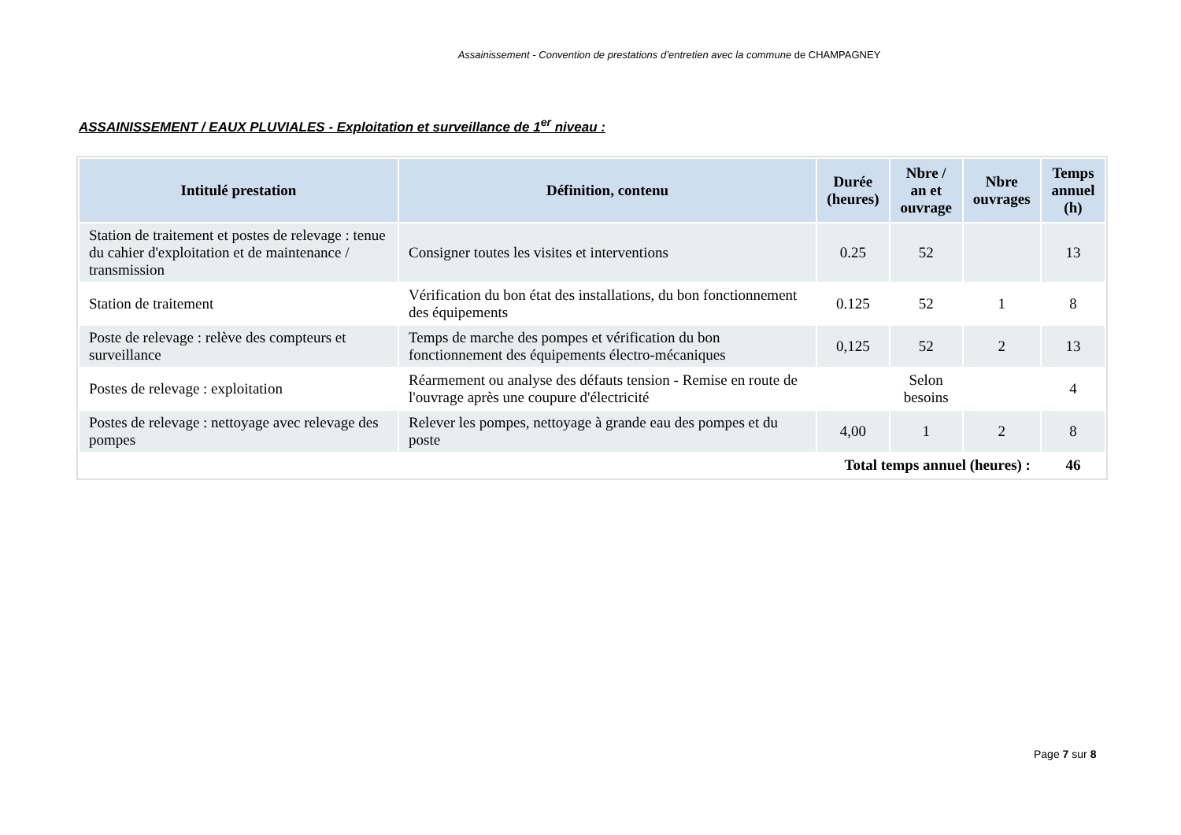Assainissement - Convention de prestations d’entretien avec la commune de CHAMPAGNEY
ASSAINISSEMENT / EAUX PLUVIALES - Exploitation et surveillance de 1<sup>er</sup> niveau :
| Intitulé prestation | Définition, contenu | Durée (heures) | Nbre / an et ouvrage | Nbre ouvrages | Temps annuel (h) |
| --- | --- | --- | --- | --- | --- |
| Station de traitement et postes de relevage : tenue du cahier d'exploitation et de maintenance / transmission | Consigner toutes les visites et interventions | 0.25 | 52 | | 13 |
| Station de traitement | Vérification du bon état des installations, du bon fonctionnement des équipements | 0.125 | 52 | 1 | 8 |
| Poste de relevage : relève des compteurs et surveillance | Temps de marche des pompes et vérification du bon fonctionnement des équipements électro-mécaniques | 0,125 | 52 | 2 | 13 |
| Postes de relevage : exploitation | Réarmement ou analyse des défauts tension - Remise en route de l'ouvrage après une coupure d'électricité | | Selon besoins | | 4 |
| Postes de relevage : nettoyage avec relevage des pompes | Relever les pompes, nettoyage à grande eau des pompes et du poste | 4,00 | 1 | 2 | 8 |
| Total temps annuel (heures) : | | | | | 46 |
Page 7 sur 8